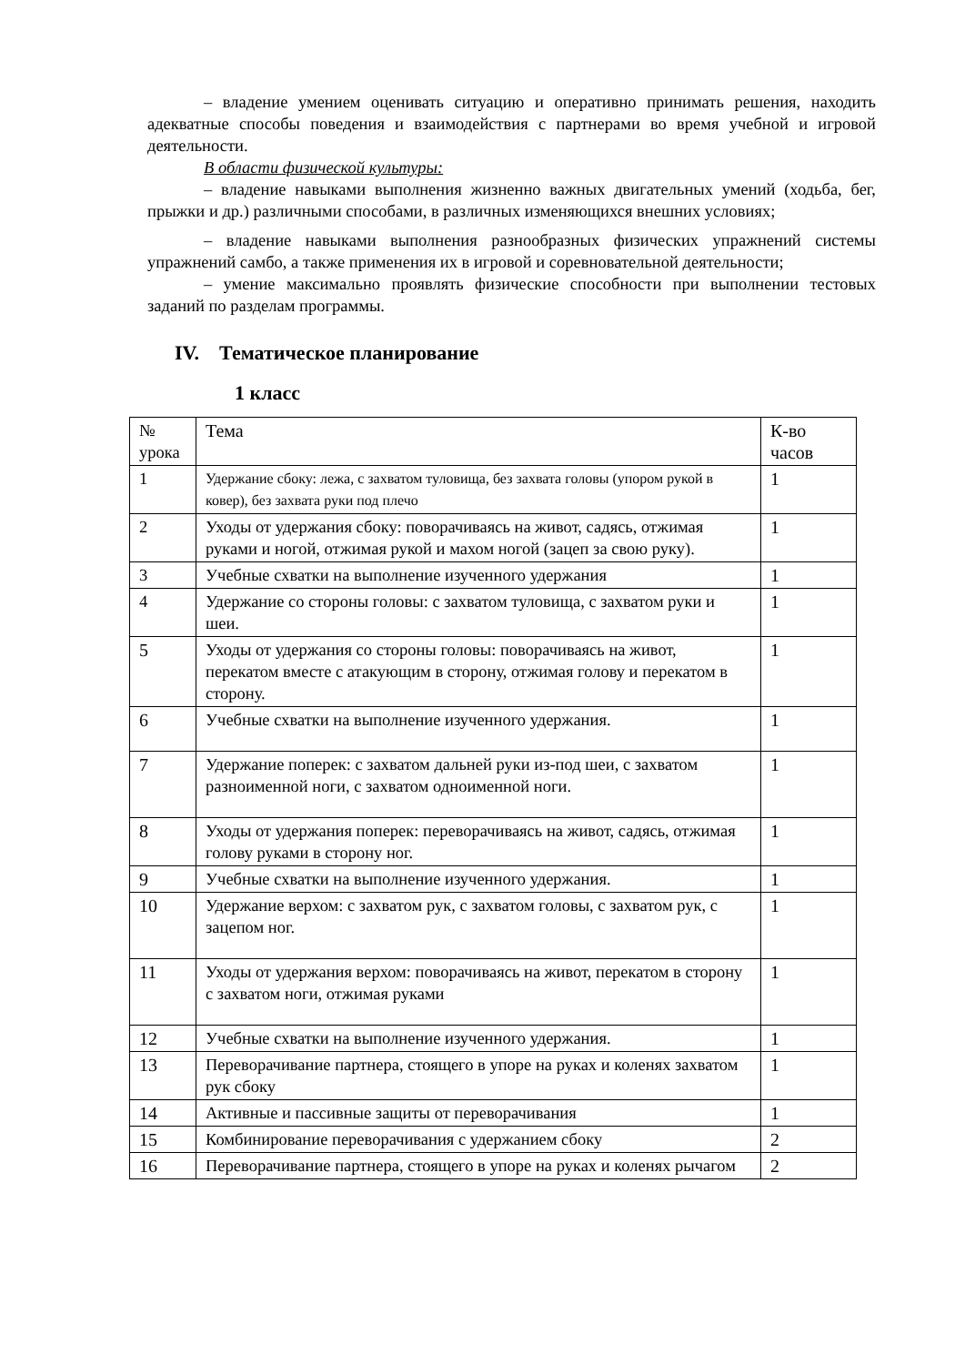– владение умением оценивать ситуацию и оперативно принимать решения, находить адекватные способы поведения и взаимодействия с партнерами во время учебной и игровой деятельности.
В области физической культуры:
– владение навыками выполнения жизненно важных двигательных умений (ходьба, бег, прыжки и др.) различными способами, в различных изменяющихся внешних условиях;
– владение навыками выполнения разнообразных физических упражнений системы упражнений самбо, а также применения их в игровой и соревновательной деятельности;
– умение максимально проявлять физические способности при выполнении тестовых заданий по разделам программы.
IV. Тематическое планирование
1 класс
| № урока | Тема | К-во часов |
| --- | --- | --- |
| 1 | Удержание сбоку: лежа, с захватом туловища, без захвата головы (упором рукой в ковер), без захвата руки под плечо | 1 |
| 2 | Уходы от удержания сбоку: поворачиваясь на живот, садясь, отжимая руками и ногой, отжимая рукой и махом ногой (зацеп за свою руку). | 1 |
| 3 | Учебные схватки на выполнение изученного удержания | 1 |
| 4 | Удержание со стороны головы: с захватом туловища, с захватом руки и шеи. | 1 |
| 5 | Уходы от удержания со стороны головы: поворачиваясь на живот, перекатом вместе с атакующим в сторону, отжимая голову и перекатом в сторону. | 1 |
| 6 | Учебные схватки на выполнение изученного удержания. | 1 |
| 7 | Удержание поперек: с захватом дальней руки из-под шеи, с захватом разноименной ноги, с захватом одноименной ноги. | 1 |
| 8 | Уходы от удержания поперек: переворачиваясь на живот, садясь, отжимая голову руками в сторону ног. | 1 |
| 9 | Учебные схватки на выполнение изученного удержания. | 1 |
| 10 | Удержание верхом: с захватом рук, с захватом головы, с захватом рук, с зацепом ног. | 1 |
| 11 | Уходы от удержания верхом: поворачиваясь на живот, перекатом в сторону с захватом ноги, отжимая руками | 1 |
| 12 | Учебные схватки на выполнение изученного удержания. | 1 |
| 13 | Переворачивание партнера, стоящего в упоре на руках и коленях захватом рук сбоку | 1 |
| 14 | Активные и пассивные защиты от переворачивания | 1 |
| 15 | Комбинирование переворачивания с удержанием сбоку | 2 |
| 16 | Переворачивание партнера, стоящего в упоре на руках и коленях рычагом | 2 |